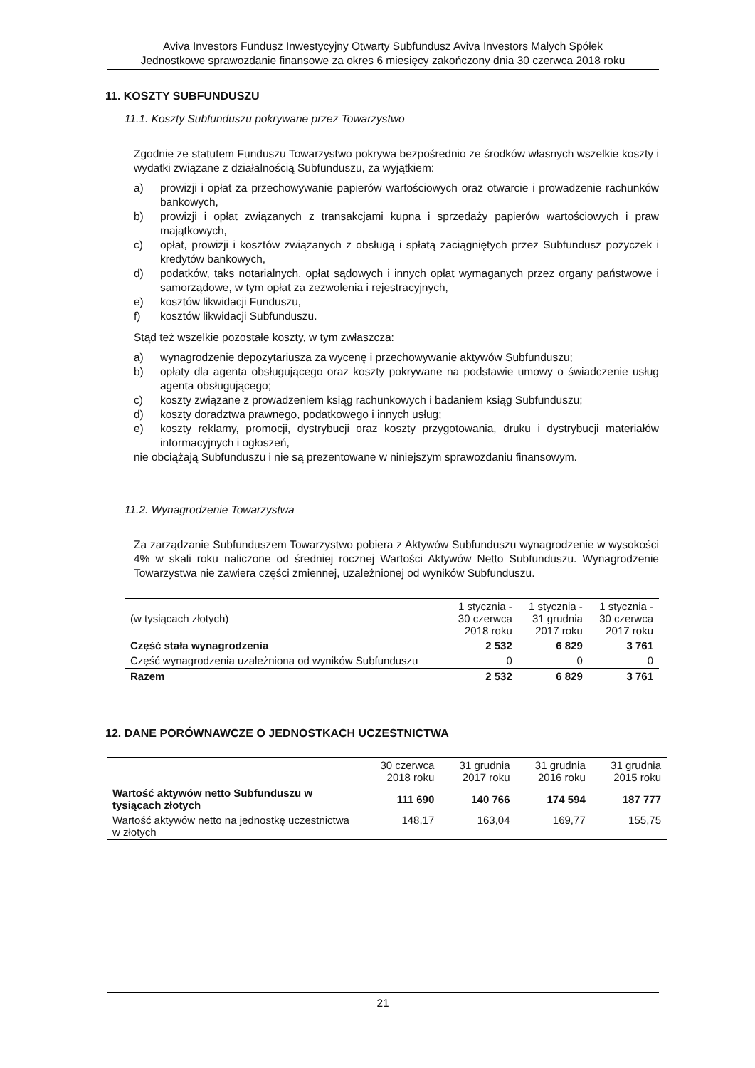Aviva Investors Fundusz Inwestycyjny Otwarty Subfundusz Aviva Investors Małych Spółek
Jednostkowe sprawozdanie finansowe za okres 6 miesięcy zakończony dnia 30 czerwca 2018 roku
11. KOSZTY SUBFUNDUSZU
11.1. Koszty Subfunduszu pokrywane przez Towarzystwo
Zgodnie ze statutem Funduszu Towarzystwo pokrywa bezpośrednio ze środków własnych wszelkie koszty i wydatki związane z działalnością Subfunduszu, za wyjątkiem:
a) prowizji i opłat za przechowywanie papierów wartościowych oraz otwarcie i prowadzenie rachunków bankowych,
b) prowizji i opłat związanych z transakcjami kupna i sprzedaży papierów wartościowych i praw majątkowych,
c) opłat, prowizji i kosztów związanych z obsługą i spłatą zaciągniętych przez Subfundusz pożyczek i kredytów bankowych,
d) podatków, taks notarialnych, opłat sądowych i innych opłat wymaganych przez organy państwowe i samorządowe, w tym opłat za zezwolenia i rejestracyjnych,
e) kosztów likwidacji Funduszu,
f) kosztów likwidacji Subfunduszu.
Stąd też wszelkie pozostałe koszty, w tym zwłaszcza:
a) wynagrodzenie depozytariusza za wycenę i przechowywanie aktywów Subfunduszu;
b) opłaty dla agenta obsługującego oraz koszty pokrywane na podstawie umowy o świadczenie usług agenta obsługującego;
c) koszty związane z prowadzeniem ksiąg rachunkowych i badaniem ksiąg Subfunduszu;
d) koszty doradztwa prawnego, podatkowego i innych usług;
e) koszty reklamy, promocji, dystrybucji oraz koszty przygotowania, druku i dystrybucji materiałów informacyjnych i ogłoszeń,
nie obciążają Subfunduszu i nie są prezentowane w niniejszym sprawozdaniu finansowym.
11.2. Wynagrodzenie Towarzystwa
Za zarządzanie Subfunduszem Towarzystwo pobiera z Aktywów Subfunduszu wynagrodzenie w wysokości 4% w skali roku naliczone od średniej rocznej Wartości Aktywów Netto Subfunduszu. Wynagrodzenie Towarzystwa nie zawiera części zmiennej, uzależnionej od wyników Subfunduszu.
| (w tysiącach złotych) | 1 stycznia - 30 czerwca 2018 roku | 1 stycznia - 31 grudnia 2017 roku | 1 stycznia - 30 czerwca 2017 roku |
| --- | --- | --- | --- |
| Część stała wynagrodzenia | 2 532 | 6 829 | 3 761 |
| Część wynagrodzenia uzależniona od wyników Subfunduszu | 0 | 0 | 0 |
| Razem | 2 532 | 6 829 | 3 761 |
12. DANE PORÓWNAWCZE O JEDNOSTKACH UCZESTNICTWA
| | 30 czerwca 2018 roku | 31 grudnia 2017 roku | 31 grudnia 2016 roku | 31 grudnia 2015 roku |
| --- | --- | --- | --- | --- |
| Wartość aktywów netto Subfunduszu w tysiącach złotych | 111 690 | 140 766 | 174 594 | 187 777 |
| Wartość aktywów netto na jednostkę uczestnictwa w złotych | 148,17 | 163,04 | 169,77 | 155,75 |
21